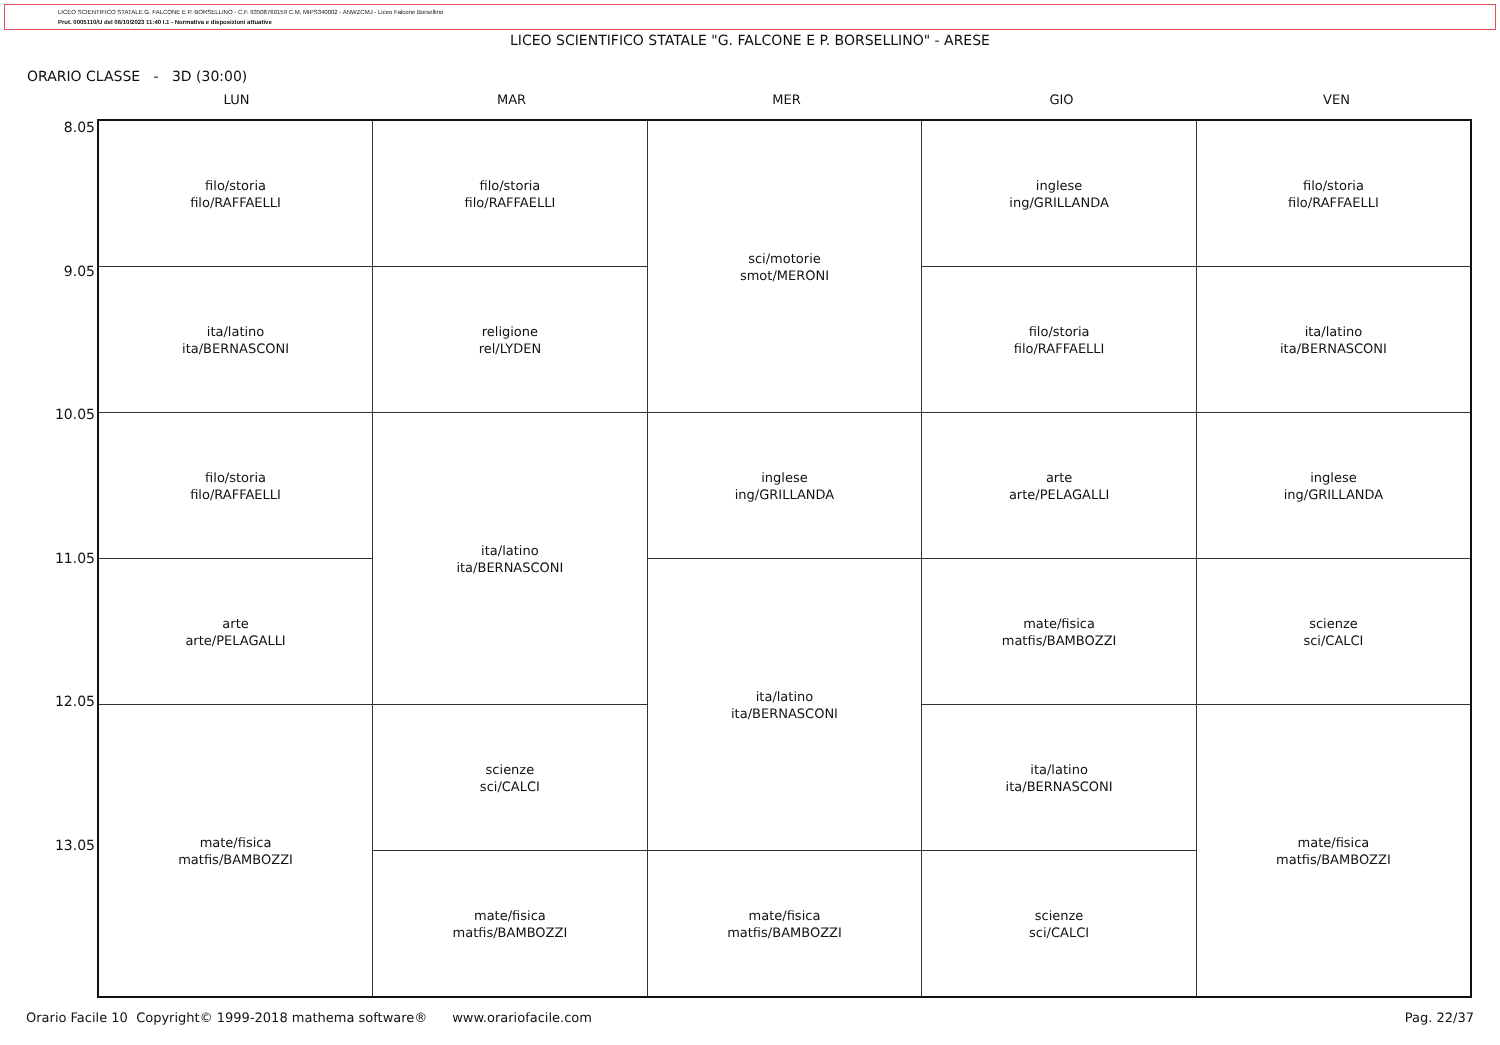LICEO SCIENTIFICO STATALE G. FALCONE E P. BORSELLINO - C.F. 93508760159 C.M. MIPS340002 - ANWZCMJ - Liceo Falcone Borsellino
Prot. 0005110/U del 06/10/2023 11:40 I.1 - Normativa e disposizioni attuative
LICEO SCIENTIFICO STATALE "G. FALCONE E P. BORSELLINO" - ARESE
ORARIO CLASSE - 3D (30:00)
LUN MAR MER GIO VEN
8.05
9.05
10.05
11.05
12.05
13.05
| filo/storia filo/RAFFAELLI | filo/storia filo/RAFFAELLI | sci/motorie smot/MERONI | inglese ing/GRILLANDA | filo/storia filo/RAFFAELLI |
| ita/latino ita/BERNASCONI | religione rel/LYDEN | | filo/storia filo/RAFFAELLI | ita/latino ita/BERNASCONI |
| filo/storia filo/RAFFAELLI | ita/latino ita/BERNASCONI | inglese ing/GRILLANDA | arte arte/PELAGALLI | inglese ing/GRILLANDA |
| arte arte/PELAGALLI | | ita/latino ita/BERNASCONI | mate/fisica matfis/BAMBOZZI | scienze sci/CALCI |
| mate/fisica matfis/BAMBOZZI | scienze sci/CALCI | | ita/latino ita/BERNASCONI | mate/fisica matfis/BAMBOZZI |
| | mate/fisica matfis/BAMBOZZI | mate/fisica matfis/BAMBOZZI | scienze sci/CALCI | |
Orario Facile 10 Copyright© 1999-2018 mathema software® www.orariofacile.com Pag. 22/37